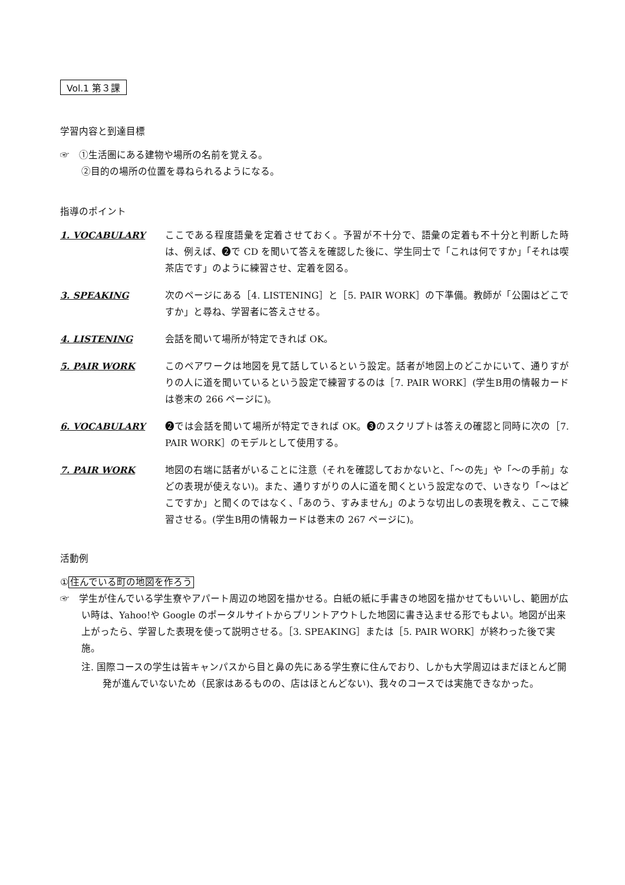Vol.1 第３課
学習内容と到達目標
☞　①生活圏にある建物や場所の名前を覚える。
②目的の場所の位置を尋ねられるようになる。
指導のポイント
1. VOCABULARY ここである程度語彙を定着させておく。予習が不十分で、語彙の定着も不十分と判断した時は、例えば、❷で CD を聞いて答えを確認した後に、学生同士で「これは何ですか」「それは喫茶店です」のように練習させ、定着を図る。
3. SPEAKING 次のページにある［4. LISTENING］と［5. PAIR WORK］の下準備。教師が「公園はどこですか」と尋ね、学習者に答えさせる。
4. LISTENING 会話を聞いて場所が特定できれば OK。
5. PAIR WORK このペアワークは地図を見て話しているという設定。話者が地図上のどこかにいて、通りすがりの人に道を聞いているという設定で練習するのは［7. PAIR WORK］(学生B用の情報カードは巻末の 266 ページに)。
6. VOCABULARY ❷では会話を聞いて場所が特定できれば OK。❸のスクリプトは答えの確認と同時に次の［7. PAIR WORK］のモデルとして使用する。
7. PAIR WORK 地図の右端に話者がいることに注意（それを確認しておかないと、「〜の先」や「〜の手前」などの表現が使えない)。また、通りすがりの人に道を聞くという設定なので、いきなり「〜はどこですか」と聞くのではなく、「あのう、すみません」のような切出しの表現を教え、ここで練習させる。(学生B用の情報カードは巻末の 267 ページに)。
活動例
①住んでいる町の地図を作ろう
☞　学生が住んでいる学生寮やアパート周辺の地図を描かせる。白紙の紙に手書きの地図を描かせてもいいし、範囲が広い時は、Yahoo!や Google のポータルサイトからプリントアウトした地図に書き込ませる形でもよい。地図が出来上がったら、学習した表現を使って説明させる。［3. SPEAKING］または［5. PAIR WORK］が終わった後で実施。
注. 国際コースの学生は皆キャンパスから目と鼻の先にある学生寮に住んでおり、しかも大学周辺はまだほとんど開発が進んでいないため（民家はあるものの、店はほとんどない)、我々のコースでは実施できなかった。